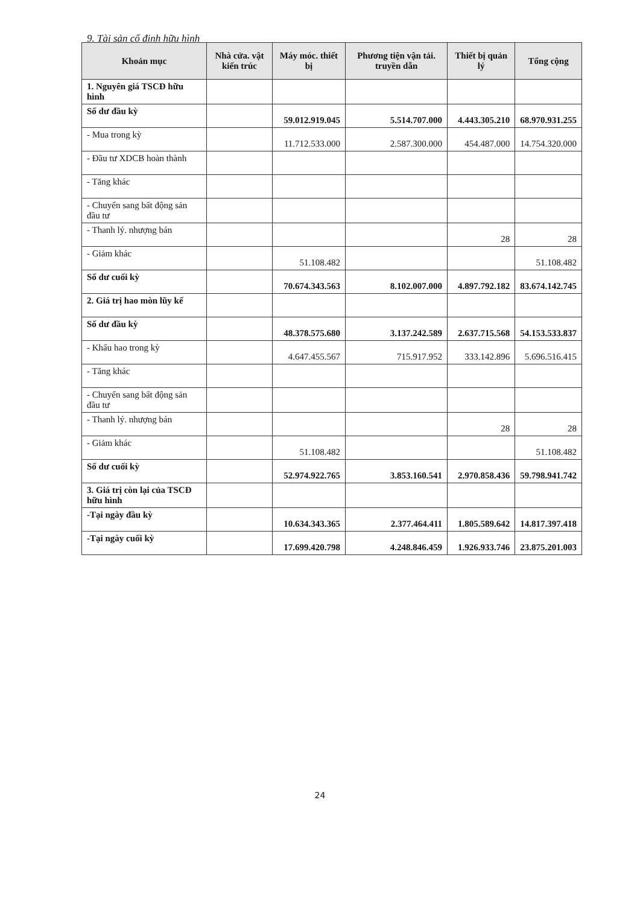9. Tài sản cố định hữu hình
| Khoản mục | Nhà cửa. vật kiến trúc | Máy móc. thiết bị | Phương tiện vận tải. truyền dẫn | Thiết bị quản lý | Tổng cộng |
| --- | --- | --- | --- | --- | --- |
| 1. Nguyên giá TSCĐ hữu hình | | | | | |
| Số dư đầu kỳ | | 59.012.919.045 | 5.514.707.000 | 4.443.305.210 | 68.970.931.255 |
| - Mua trong kỳ | | 11.712.533.000 | 2.587.300.000 | 454.487.000 | 14.754.320.000 |
| - Đầu tư XDCB hoàn thành | | | | | |
| - Tăng khác | | | | | |
| - Chuyển sang bất động sản đầu tư | | | | | |
| - Thanh lý. nhượng bán | | | | 28 | 28 |
| - Giảm khác | | 51.108.482 | | | 51.108.482 |
| Số dư cuối kỳ | | 70.674.343.563 | 8.102.007.000 | 4.897.792.182 | 83.674.142.745 |
| 2. Giá trị hao mòn lũy kế | | | | | |
| Số dư đầu kỳ | | 48.378.575.680 | 3.137.242.589 | 2.637.715.568 | 54.153.533.837 |
| - Khấu hao trong kỳ | | 4.647.455.567 | 715.917.952 | 333.142.896 | 5.696.516.415 |
| - Tăng khác | | | | | |
| - Chuyển sang bất động sản đầu tư | | | | | |
| - Thanh lý. nhượng bán | | | | 28 | 28 |
| - Giảm khác | | 51.108.482 | | | 51.108.482 |
| Số dư cuối kỳ | | 52.974.922.765 | 3.853.160.541 | 2.970.858.436 | 59.798.941.742 |
| 3. Giá trị còn lại của TSCĐ hữu hình | | | | | |
| -Tại ngày đầu kỳ | | 10.634.343.365 | 2.377.464.411 | 1.805.589.642 | 14.817.397.418 |
| -Tại ngày cuối kỳ | | 17.699.420.798 | 4.248.846.459 | 1.926.933.746 | 23.875.201.003 |
24